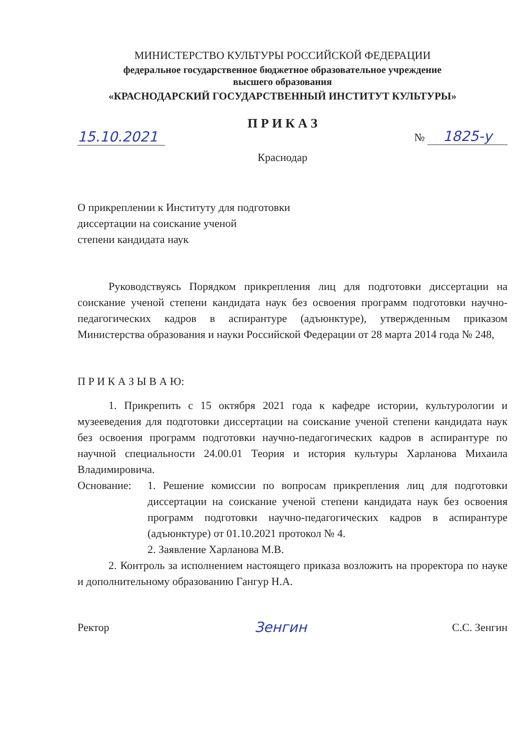МИНИСТЕРСТВО КУЛЬТУРЫ РОССИЙСКОЙ ФЕДЕРАЦИИ
федеральное государственное бюджетное образовательное учреждение
высшего образования
«КРАСНОДАРСКИЙ ГОСУДАРСТВЕННЫЙ ИНСТИТУТ КУЛЬТУРЫ»
П Р И К А З
15.10.2021 № 1825-у
Краснодар
О прикреплении к Институту для подготовки
диссертации на соискание ученой
степени кандидата наук
Руководствуясь Порядком прикрепления лиц для подготовки диссертации на соискание ученой степени кандидата наук без освоения программ подготовки научно-педагогических кадров в аспирантуре (адъюнктуре), утвержденным приказом Министерства образования и науки Российской Федерации от 28 марта 2014 года № 248,
П Р И К А З Ы В А Ю:
1. Прикрепить с 15 октября 2021 года к кафедре истории, культурологии и музееведения для подготовки диссертации на соискание ученой степени кандидата наук без освоения программ подготовки научно-педагогических кадров в аспирантуре по научной специальности 24.00.01 Теория и история культуры Харланова Михаила Владимировича.
Основание: 1. Решение комиссии по вопросам прикрепления лиц для подготовки диссертации на соискание ученой степени кандидата наук без освоения программ подготовки научно-педагогических кадров в аспирантуре (адъюнктуре) от 01.10.2021 протокол № 4.
2. Заявление Харланова М.В.
2. Контроль за исполнением настоящего приказа возложить на проректора по науке и дополнительному образованию Гангур Н.А.
Ректор Зенгин С.С. Зенгин